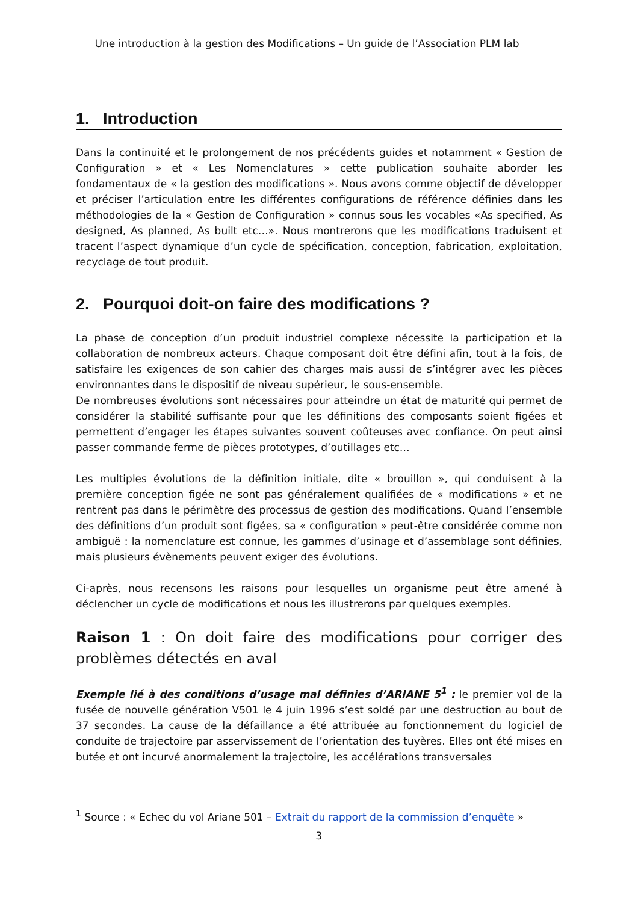Une introduction à la gestion des Modifications – Un guide de l’Association PLM lab
1. Introduction
Dans la continuité et le prolongement de nos précédents guides et notamment « Gestion de Configuration » et « Les Nomenclatures » cette publication souhaite aborder les fondamentaux de « la gestion des modifications ». Nous avons comme objectif de développer et préciser l’articulation entre les différentes configurations de référence définies dans les méthodologies de la « Gestion de Configuration » connus sous les vocables «As specified, As designed, As planned, As built etc…». Nous montrerons que les modifications traduisent et tracent l’aspect dynamique d’un cycle de spécification, conception, fabrication, exploitation, recyclage de tout produit.
2. Pourquoi doit-on faire des modifications ?
La phase de conception d’un produit industriel complexe nécessite la participation et la collaboration de nombreux acteurs. Chaque composant doit être défini afin, tout à la fois, de satisfaire les exigences de son cahier des charges mais aussi de s’intégrer avec les pièces environnantes dans le dispositif de niveau supérieur, le sous-ensemble.
De nombreuses évolutions sont nécessaires pour atteindre un état de maturité qui permet de considérer la stabilité suffisante pour que les définitions des composants soient figées et permettent d’engager les étapes suivantes souvent coûteuses avec confiance. On peut ainsi passer commande ferme de pièces prototypes, d’outillages etc…
Les multiples évolutions de la définition initiale, dite « brouillon », qui conduisent à la première conception figée ne sont pas généralement qualifiées de « modifications » et ne rentrent pas dans le périmètre des processus de gestion des modifications. Quand l’ensemble des définitions d’un produit sont figées, sa « configuration » peut-être considérée comme non ambiguë : la nomenclature est connue, les gammes d’usinage et d’assemblage sont définies, mais plusieurs évènements peuvent exiger des évolutions.
Ci-après, nous recensons les raisons pour lesquelles un organisme peut être amené à déclencher un cycle de modifications et nous les illustrerons par quelques exemples.
Raison 1 : On doit faire des modifications pour corriger des problèmes détectés en aval
Exemple lié à des conditions d’usage mal définies d’ARIANE 5<sup>1</sup> : le premier vol de la fusée de nouvelle génération V501 le 4 juin 1996 s’est soldé par une destruction au bout de 37 secondes. La cause de la défaillance a été attribuée au fonctionnement du logiciel de conduite de trajectoire par asservissement de l’orientation des tuyères. Elles ont été mises en butée et ont incurvé anormalement la trajectoire, les accélérations transversales
<sup>1</sup> Source : « Echec du vol Ariane 501 – Extrait du rapport de la commission d’enquête »
3